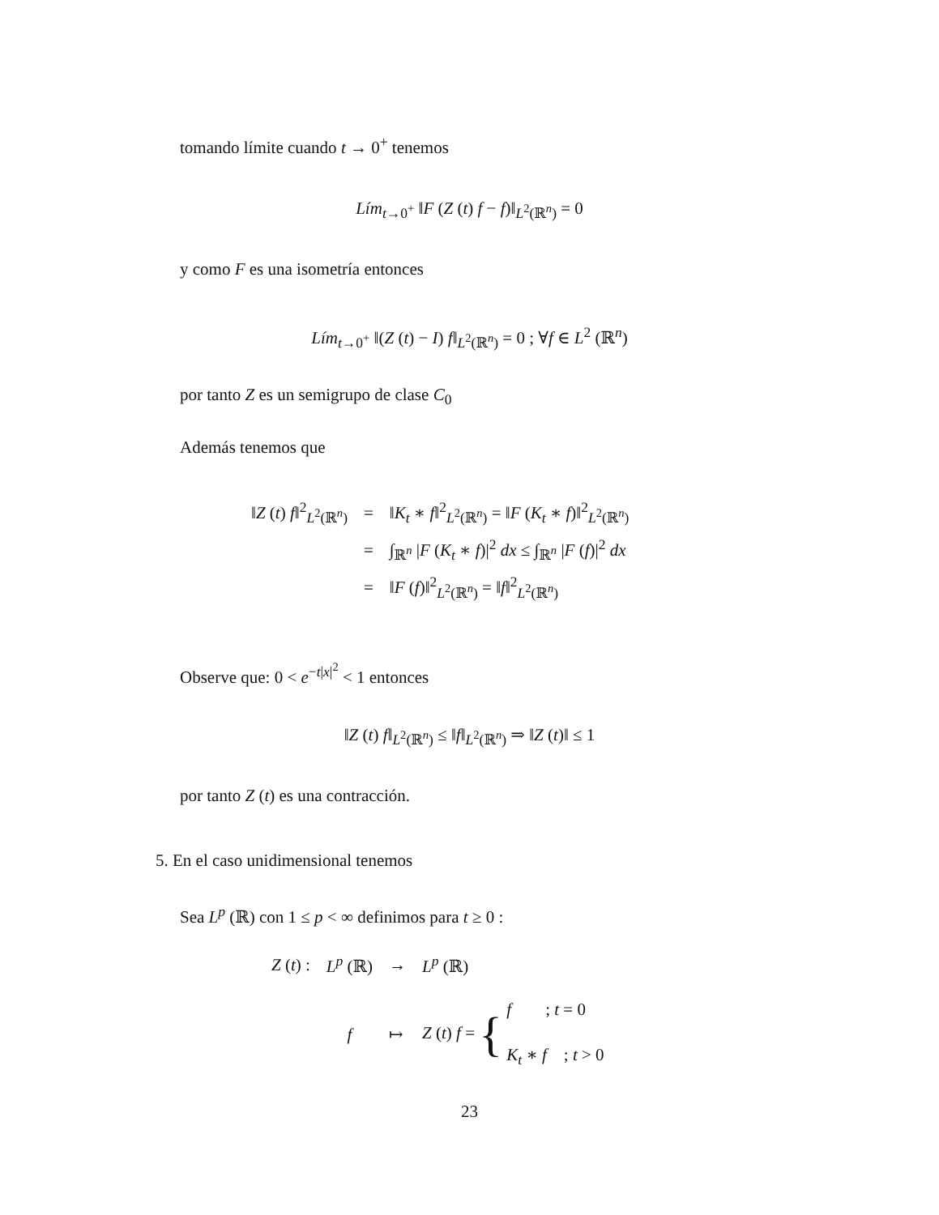tomando límite cuando t → 0<sup>+</sup> tenemos
Lím<sub>t→0<sup>+</sup></sub> ‖F (Z (t) f − f)‖<sub>L<sup>2</sup>(ℝ<sup>n</sup>)</sub> = 0
y como F es una isometría entonces
Lím<sub>t→0<sup>+</sup></sub> ‖(Z (t) − I) f‖<sub>L<sup>2</sup>(ℝ<sup>n</sup>)</sub> = 0 ; ∀f ∈ L<sup>2</sup> (ℝ<sup>n</sup>)
por tanto Z es un semigrupo de clase C<sub>0</sub>
Además tenemos que
| ‖ Z ( t ) f ‖<sup>2</sup><sub>L<sup>2</sup>(ℝ<sup>n</sup>)</sub> | = | ‖ K<sub>t</sub> ∗ f ‖<sup>2</sup><sub>L<sup>2</sup>(ℝ<sup>n</sup>)</sub> = ‖ F ( K<sub>t</sub> ∗ f )‖<sup>2</sup><sub>L<sup>2</sup>(ℝ<sup>n</sup>)</sub> |
| | = | ∫<sub>ℝ<sup>n</sup></sub> / F ( K<sub>t</sub> ∗ f )/<sup>2</sup> dx ≤ ∫<sub>ℝ<sup>n</sup></sub> / F ( f )/<sup>2</sup> dx |
| | = | ‖ F ( f )‖<sup>2</sup><sub>L<sup>2</sup>(ℝ<sup>n</sup>)</sub> = ‖ f ‖<sup>2</sup><sub>L<sup>2</sup>(ℝ<sup>n</sup>)</sub> |
Observe que: 0 < e<sup>−t|x|<sup>2</sup></sup> < 1 entonces
‖Z (t) f‖<sub>L<sup>2</sup>(ℝ<sup>n</sup>)</sub> ≤ ‖f‖<sub>L<sup>2</sup>(ℝ<sup>n</sup>)</sub> ⇒ ‖Z (t)‖ ≤ 1
por tanto Z (t) es una contracción.
5. En el caso unidimensional tenemos
Sea L<sup>p</sup> (ℝ) con 1 ≤ p < ∞ definimos para t ≥ 0 :
| Z ( t ) : | L<sup>p</sup> (ℝ) | → | L<sup>p</sup> (ℝ) |
| | f | ↦ | Z ( t ) f = { f ; t = 0 K<sub>t</sub> ∗ f ; t > 0 |
23